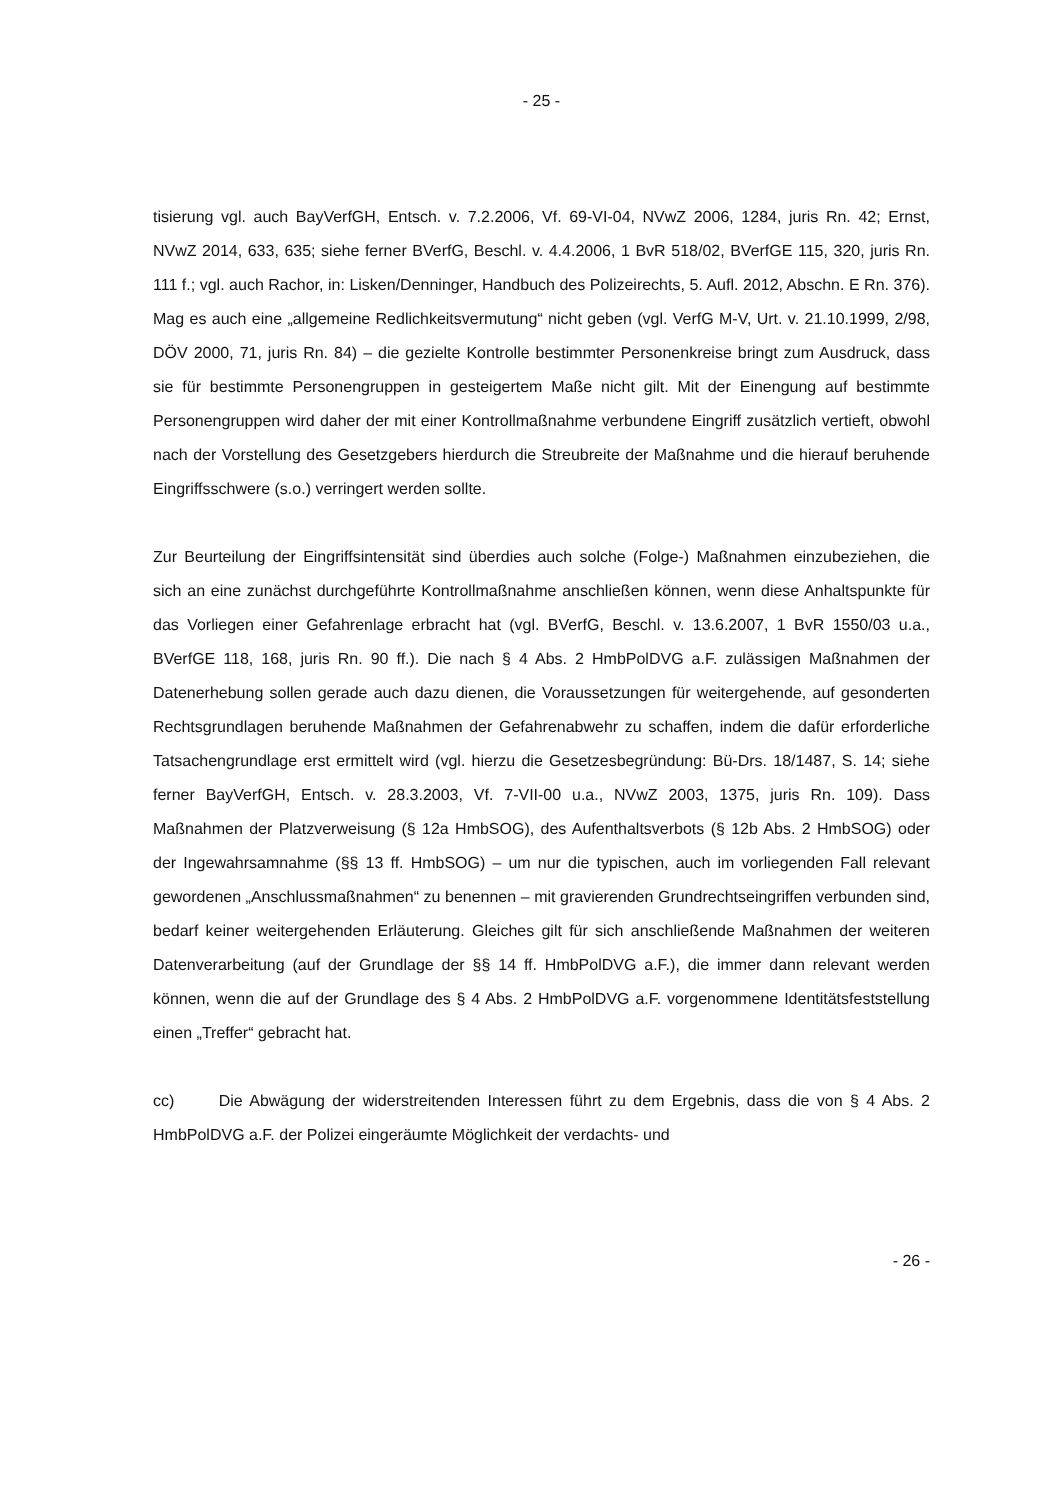- 25 -
tisierung vgl. auch BayVerfGH, Entsch. v. 7.2.2006, Vf. 69-VI-04, NVwZ 2006, 1284, juris Rn. 42; Ernst, NVwZ 2014, 633, 635; siehe ferner BVerfG, Beschl. v. 4.4.2006, 1 BvR 518/02, BVerfGE 115, 320, juris Rn. 111 f.; vgl. auch Rachor, in: Lisken/Denninger, Handbuch des Polizeirechts, 5. Aufl. 2012, Abschn. E Rn. 376). Mag es auch eine „allgemeine Redlichkeitsvermutung“ nicht geben (vgl. VerfG M-V, Urt. v. 21.10.1999, 2/98, DÖV 2000, 71, juris Rn. 84) – die gezielte Kontrolle bestimmter Personenkreise bringt zum Ausdruck, dass sie für bestimmte Personengruppen in gesteigertem Maße nicht gilt. Mit der Einengung auf bestimmte Personengruppen wird daher der mit einer Kontrollmaßnahme verbundene Eingriff zusätzlich vertieft, obwohl nach der Vorstellung des Gesetzgebers hierdurch die Streubreite der Maßnahme und die hierauf beruhende Eingriffsschwere (s.o.) verringert werden sollte.
Zur Beurteilung der Eingriffsintensität sind überdies auch solche (Folge-) Maßnahmen einzubeziehen, die sich an eine zunächst durchgeführte Kontrollmaßnahme anschließen können, wenn diese Anhaltspunkte für das Vorliegen einer Gefahrenlage erbracht hat (vgl. BVerfG, Beschl. v. 13.6.2007, 1 BvR 1550/03 u.a., BVerfGE 118, 168, juris Rn. 90 ff.). Die nach § 4 Abs. 2 HmbPolDVG a.F. zulässigen Maßnahmen der Datenerhebung sollen gerade auch dazu dienen, die Voraussetzungen für weitergehende, auf gesonderten Rechtsgrundlagen beruhende Maßnahmen der Gefahrenabwehr zu schaffen, indem die dafür erforderliche Tatsachengrundlage erst ermittelt wird (vgl. hierzu die Gesetzesbegründung: Bü-Drs. 18/1487, S. 14; siehe ferner BayVerfGH, Entsch. v. 28.3.2003, Vf. 7-VII-00 u.a., NVwZ 2003, 1375, juris Rn. 109). Dass Maßnahmen der Platzverweisung (§ 12a HmbSOG), des Aufenthaltsverbots (§ 12b Abs. 2 HmbSOG) oder der Ingewahrsamnahme (§§ 13 ff. HmbSOG) – um nur die typischen, auch im vorliegenden Fall relevant gewordenen „Anschlussmaßnahmen“ zu benennen – mit gravierenden Grundrechtseingriffen verbunden sind, bedarf keiner weitergehenden Erläuterung. Gleiches gilt für sich anschließende Maßnahmen der weiteren Datenverarbeitung (auf der Grundlage der §§ 14 ff. HmbPolDVG a.F.), die immer dann relevant werden können, wenn die auf der Grundlage des § 4 Abs. 2 HmbPolDVG a.F. vorgenommene Identitätsfeststellung einen „Treffer“ gebracht hat.
cc) Die Abwägung der widerstreitenden Interessen führt zu dem Ergebnis, dass die von § 4 Abs. 2 HmbPolDVG a.F. der Polizei eingeräumte Möglichkeit der verdachts- und
- 26 -